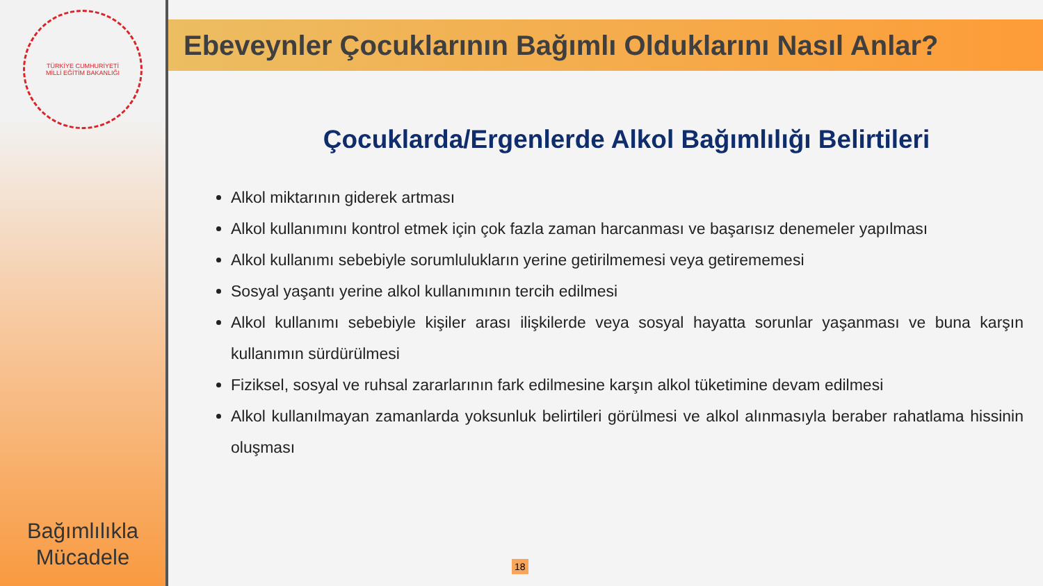TÜRKİYE CUMHURİYETİ
MİLLİ EĞİTİM BAKANLIĞI
Bağımlılıkla
Mücadele
Ebeveynler Çocuklarının Bağımlı Olduklarını Nasıl Anlar?
Çocuklarda/Ergenlerde Alkol Bağımlılığı Belirtileri
Alkol miktarının giderek artması
Alkol kullanımını kontrol etmek için çok fazla zaman harcanması ve başarısız denemeler yapılması
Alkol kullanımı sebebiyle sorumlulukların yerine getirilmemesi veya getirememesi
Sosyal yaşantı yerine alkol kullanımının tercih edilmesi
Alkol kullanımı sebebiyle kişiler arası ilişkilerde veya sosyal hayatta sorunlar yaşanması ve buna karşın kullanımın sürdürülmesi
Fiziksel, sosyal ve ruhsal zararlarının fark edilmesine karşın alkol tüketimine devam edilmesi
Alkol kullanılmayan zamanlarda yoksunluk belirtileri görülmesi ve alkol alınmasıyla beraber rahatlama hissinin oluşması
18